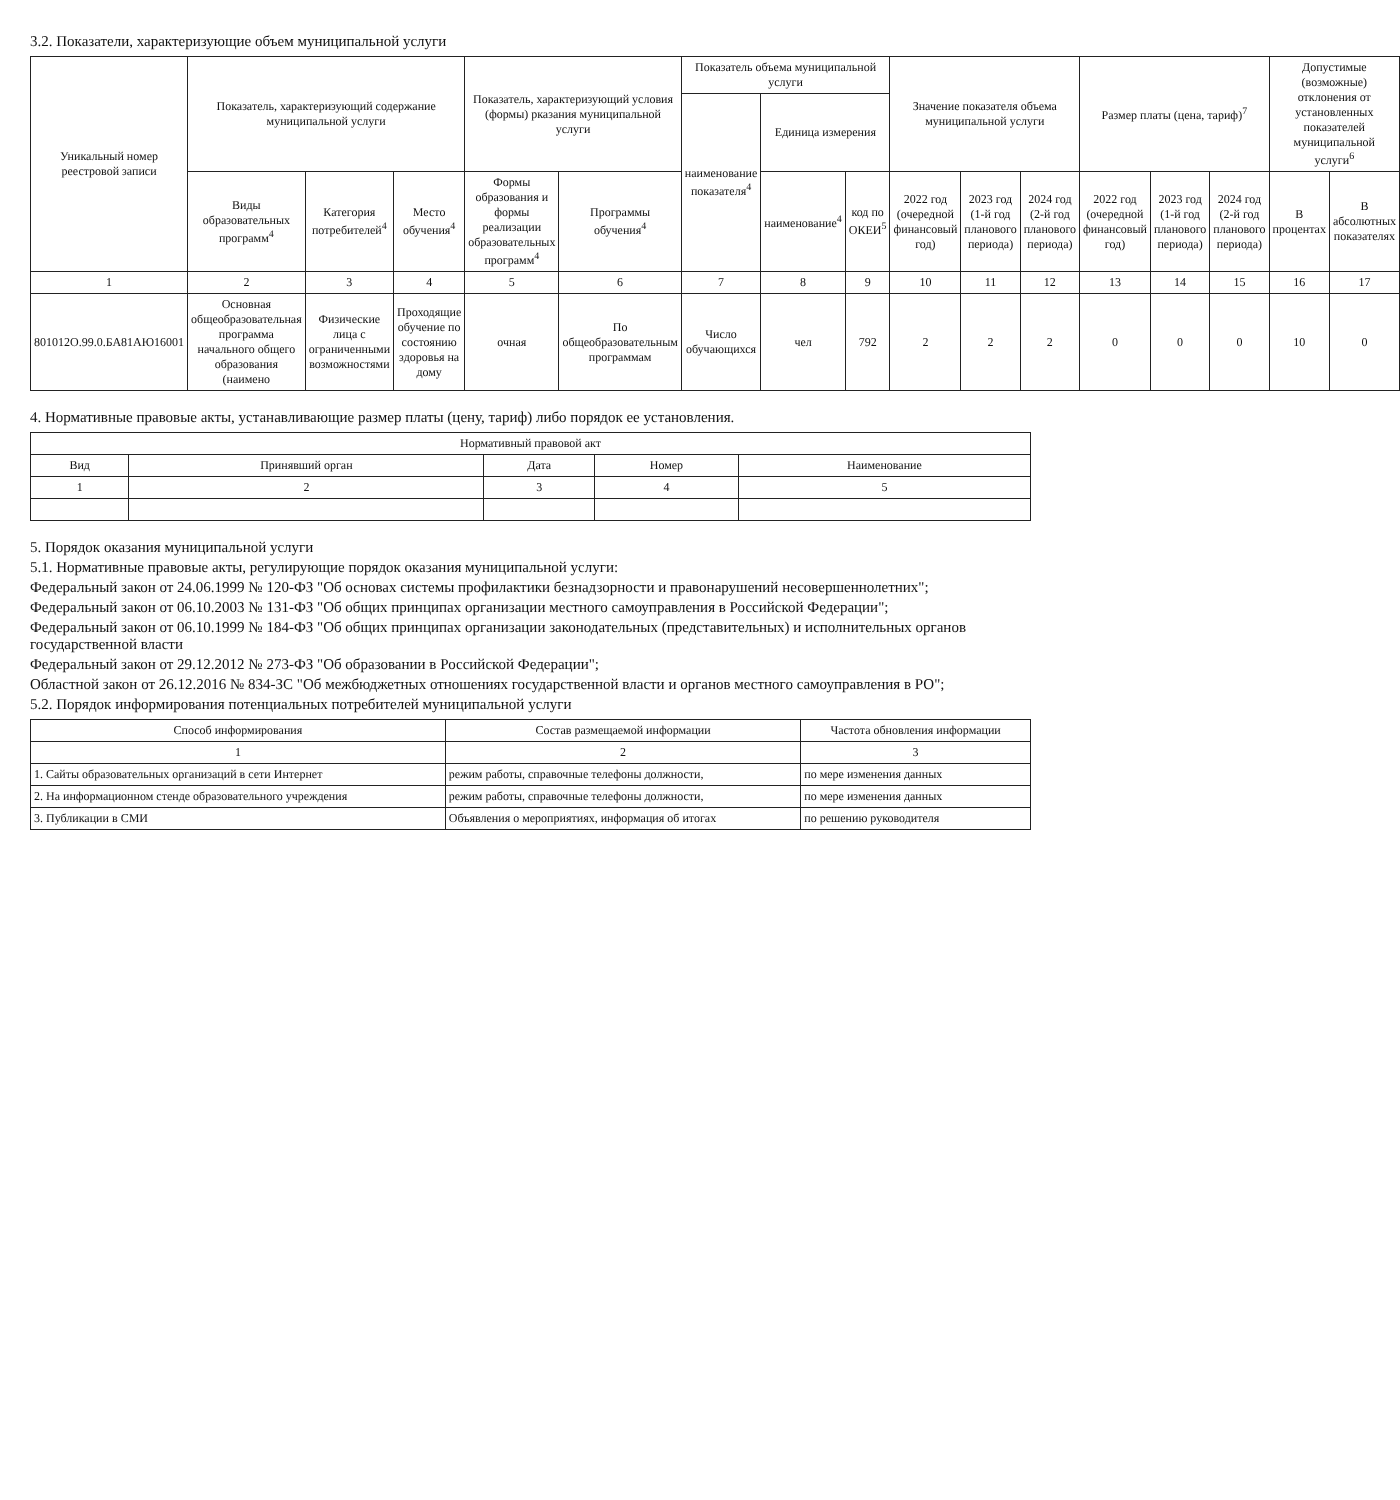3.2. Показатели, характеризующие объем муниципальной услуги
| Уникальный номер реестровой записи | Показатель, характеризующий содержание муниципальной услуги | | | Показатель, характеризующий условия (формы) рказания муниципальной услуги | | Показатель объема муниципальной услуги | | | Значение показателя объема муниципальной услуги | | | Размер платы (цена, тариф)<sup>7</sup> | | | Допустимые (возможные) отклонения от установленных показателей муниципальной услуги<sup>6</sup> | |
| --- | --- | --- | --- | --- | --- | --- | --- | --- | --- | --- | --- | --- | --- | --- | --- | --- |
| | | | | | | наименование показателя<sup>4</sup> | Единица измерения | | | | | | | | | |
| | Виды образовательных программ<sup>4</sup> | Категория потребителей<sup>4</sup> | Место обучения<sup>4</sup> | Формы образования и формы реализации образовательных программ<sup>4</sup> | Программы обучения<sup>4</sup> | | наименование<sup>4</sup> | код по ОКЕИ<sup>5</sup> | 2022 год (очередной финансовый год) | 2023 год (1-й год планового периода) | 2024 год (2-й год планового периода) | 2022 год (очередной финансовый год) | 2023 год (1-й год планового периода) | 2024 год (2-й год планового периода) | В процентах | В абсолютных показателях |
| 1 | 2 | 3 | 4 | 5 | 6 | 7 | 8 | 9 | 10 | 11 | 12 | 13 | 14 | 15 | 16 | 17 |
| 801012О.99.0.БА81АЮ16001 | Основная общеобразовательная программа начального общего образования (наимено | Физические лица с ограниченными возможностями | Проходящие обучение по состоянию здоровья на дому | очная | По общеобразовательным программам | Число обучающихся | чел | 792 | 2 | 2 | 2 | 0 | 0 | 0 | 10 | 0 |
4. Нормативные правовые акты, устанавливающие размер платы (цену, тариф) либо порядок ее установления.
| Нормативный правовой акт | | | | |
| --- | --- | --- | --- | --- |
| Вид | Принявший орган | Дата | Номер | Наименование |
| 1 | 2 | 3 | 4 | 5 |
5. Порядок оказания муниципальной услуги
5.1. Нормативные правовые акты, регулирующие порядок оказания муниципальной услуги:
Федеральный закон от 24.06.1999 № 120-ФЗ "Об основах системы профилактики безнадзорности и правонарушений несовершеннолетних";
Федеральный закон от 06.10.2003 № 131-ФЗ "Об общих принципах организации местного самоуправления в Российской Федерации";
Федеральный закон от 06.10.1999 № 184-ФЗ "Об общих принципах организации законодательных (представительных) и исполнительных органов государственной власти
Федеральный закон от 29.12.2012 № 273-ФЗ "Об образовании в Российской Федерации";
Областной закон от 26.12.2016 № 834-ЗС "Об межбюджетных отношениях государственной власти и органов местного самоуправления в РО";
5.2. Порядок информирования потенциальных потребителей муниципальной услуги
| Способ информирования | Состав размещаемой информации | Частота обновления информации |
| --- | --- | --- |
| 1 | 2 | 3 |
| 1. Сайты образовательных организаций в сети Интернет | режим работы, справочные телефоны должности, | по мере изменения данных |
| 2. На информационном стенде образовательного учреждения | режим работы, справочные телефоны должности, | по мере изменения данных |
| 3. Публикации в СМИ | Объявления о мероприятиях, информация об итогах | по решению руководителя |